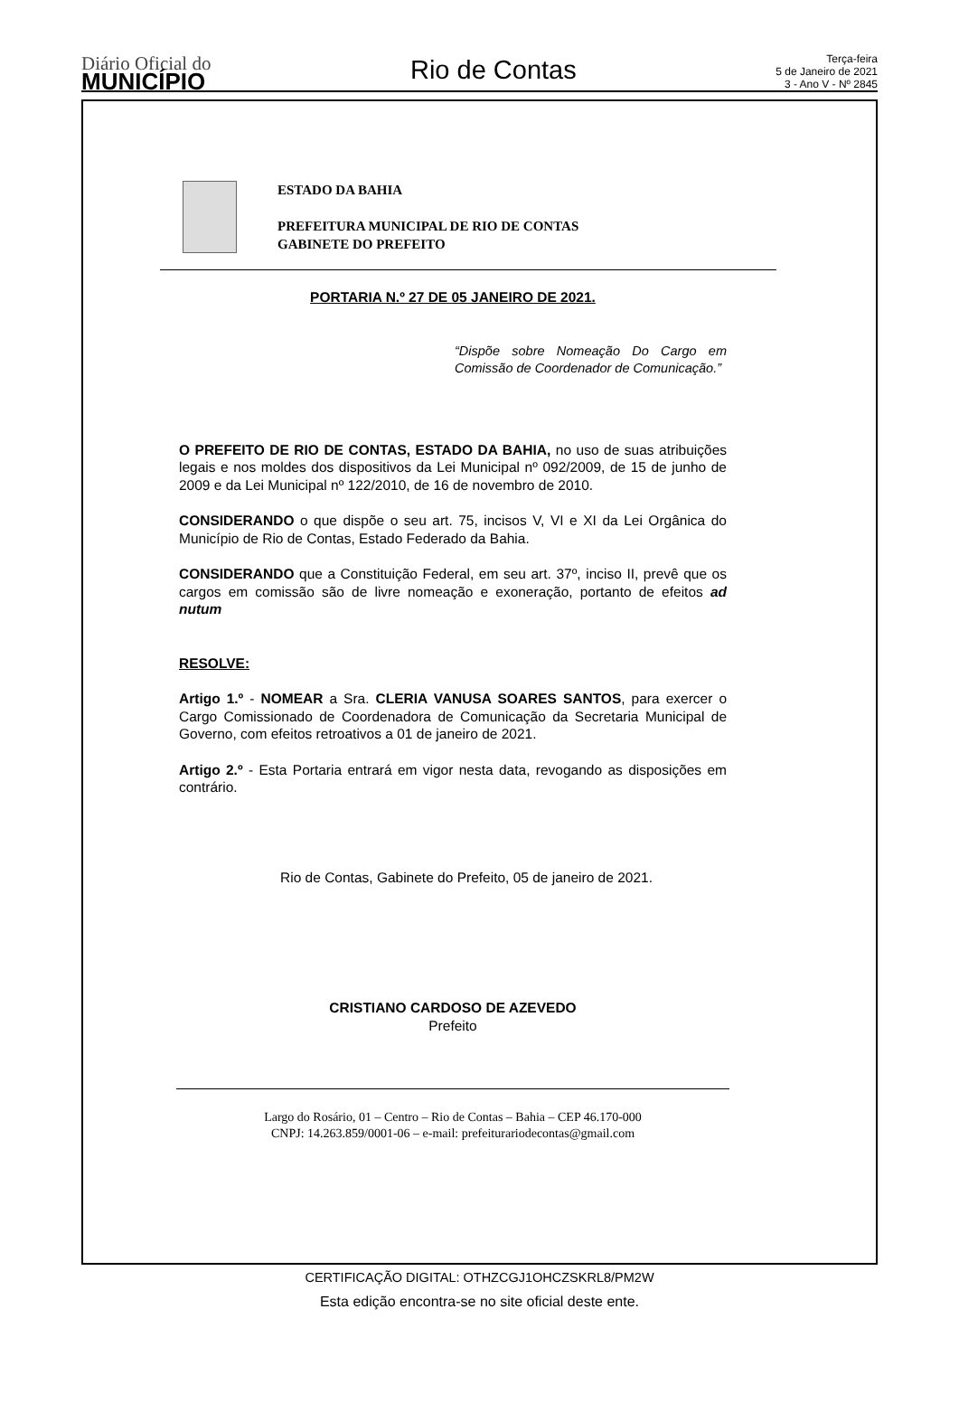Diário Oficial do
MUNICÍPIO
Rio de Contas
Terça-feira
5 de Janeiro de 2021
3 - Ano V - Nº 2845
ESTADO DA BAHIA
PREFEITURA MUNICIPAL DE RIO DE CONTAS
GABINETE DO PREFEITO
PORTARIA N.º 27 DE 05 JANEIRO DE 2021.
“Dispõe sobre Nomeação Do Cargo em Comissão de Coordenador de Comunicação.”
O PREFEITO DE RIO DE CONTAS, ESTADO DA BAHIA, no uso de suas atribuições legais e nos moldes dos dispositivos da Lei Municipal nº 092/2009, de 15 de junho de 2009 e da Lei Municipal nº 122/2010, de 16 de novembro de 2010.
CONSIDERANDO o que dispõe o seu art. 75, incisos V, VI e XI da Lei Orgânica do Município de Rio de Contas, Estado Federado da Bahia.
CONSIDERANDO que a Constituição Federal, em seu art. 37º, inciso II, prevê que os cargos em comissão são de livre nomeação e exoneração, portanto de efeitos ad nutum
RESOLVE:
Artigo 1.º - NOMEAR a Sra. CLERIA VANUSA SOARES SANTOS, para exercer o Cargo Comissionado de Coordenadora de Comunicação da Secretaria Municipal de Governo, com efeitos retroativos a 01 de janeiro de 2021.
Artigo 2.º - Esta Portaria entrará em vigor nesta data, revogando as disposições em contrário.
Rio de Contas, Gabinete do Prefeito, 05 de janeiro de 2021.
CRISTIANO CARDOSO DE AZEVEDO
Prefeito
Largo do Rosário, 01 – Centro – Rio de Contas – Bahia – CEP 46.170-000
CNPJ: 14.263.859/0001-06 – e-mail: prefeiturariodecontas@gmail.com
CERTIFICAÇÃO DIGITAL: OTHZCGJ1OHCZSKRL8/PM2W
Esta edição encontra-se no site oficial deste ente.